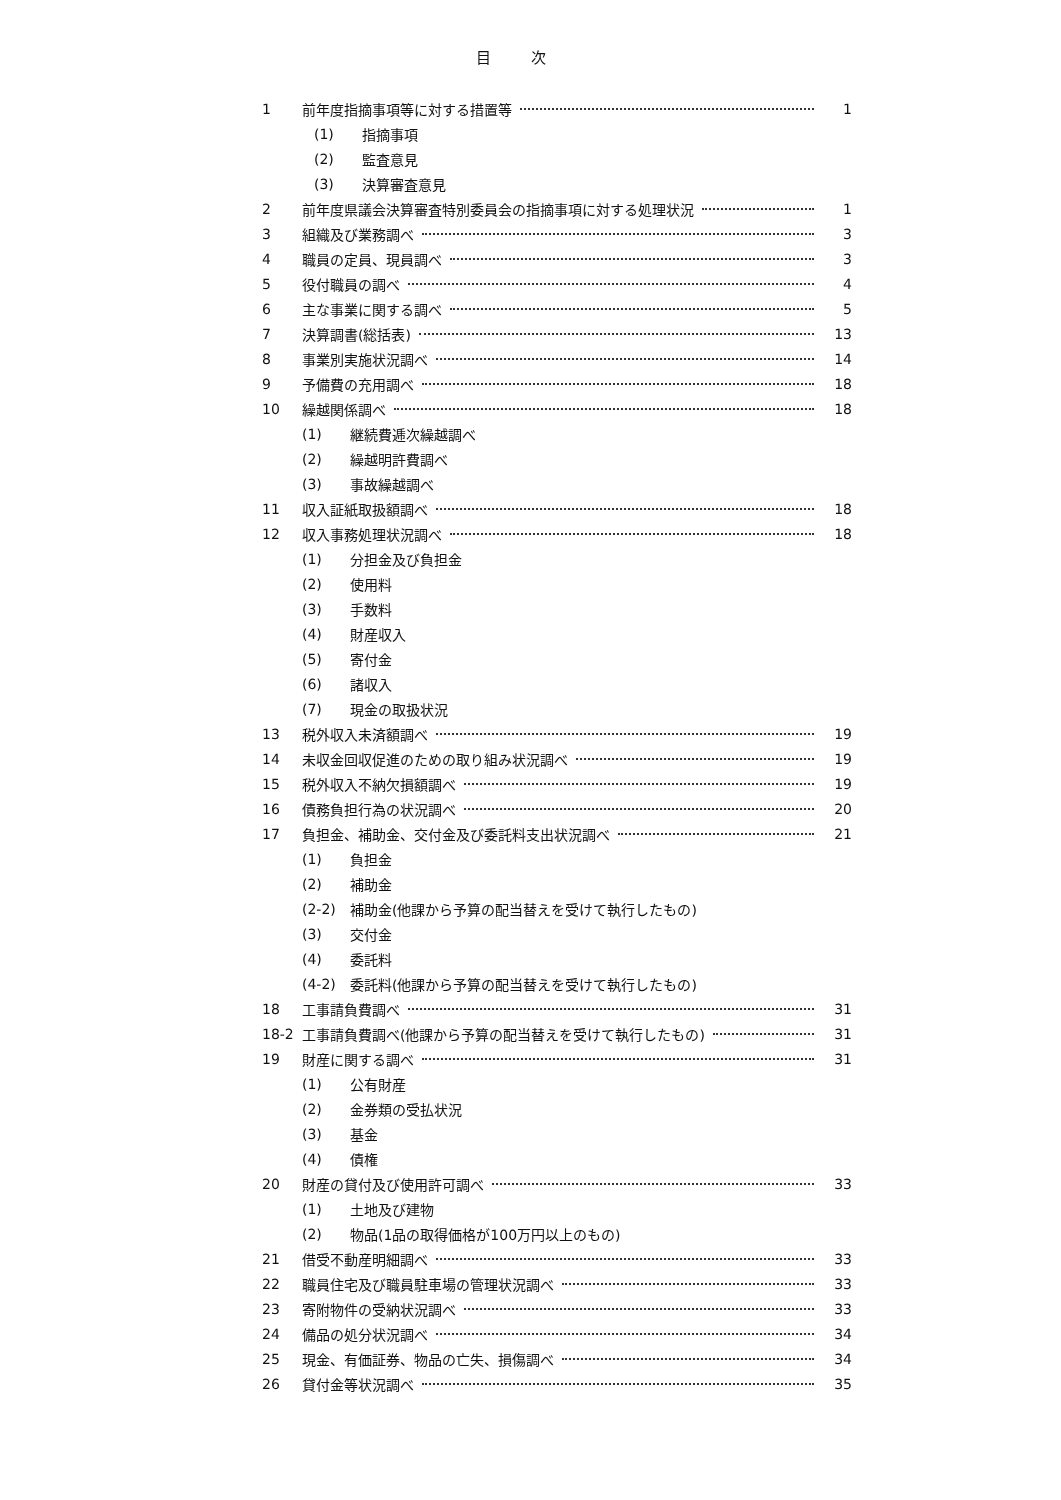目次
1 前年度指摘事項等に対する措置等 1
(1) 指摘事項
(2) 監査意見
(3) 決算審査意見
2 前年度県議会決算審査特別委員会の指摘事項に対する処理状況 1
3 組織及び業務調べ 3
4 職員の定員、現員調べ 3
5 役付職員の調べ 4
6 主な事業に関する調べ 5
7 決算調書(総括表) 13
8 事業別実施状況調べ 14
9 予備費の充用調べ 18
10 繰越関係調べ 18
(1) 継続費逓次繰越調べ
(2) 繰越明許費調べ
(3) 事故繰越調べ
11 収入証紙取扱額調べ 18
12 収入事務処理状況調べ 18
(1) 分担金及び負担金
(2) 使用料
(3) 手数料
(4) 財産収入
(5) 寄付金
(6) 諸収入
(7) 現金の取扱状況
13 税外収入未済額調べ 19
14 未収金回収促進のための取り組み状況調べ 19
15 税外収入不納欠損額調べ 19
16 債務負担行為の状況調べ 20
17 負担金、補助金、交付金及び委託料支出状況調べ 21
(1) 負担金
(2) 補助金
(2-2) 補助金(他課から予算の配当替えを受けて執行したもの)
(3) 交付金
(4) 委託料
(4-2) 委託料(他課から予算の配当替えを受けて執行したもの)
18 工事請負費調べ 31
18-2 工事請負費調べ(他課から予算の配当替えを受けて執行したもの) 31
19 財産に関する調べ 31
(1) 公有財産
(2) 金券類の受払状況
(3) 基金
(4) 債権
20 財産の貸付及び使用許可調べ 33
(1) 土地及び建物
(2) 物品(1品の取得価格が100万円以上のもの)
21 借受不動産明細調べ 33
22 職員住宅及び職員駐車場の管理状況調べ 33
23 寄附物件の受納状況調べ 33
24 備品の処分状況調べ 34
25 現金、有価証券、物品の亡失、損傷調べ 34
26 貸付金等状況調べ 35